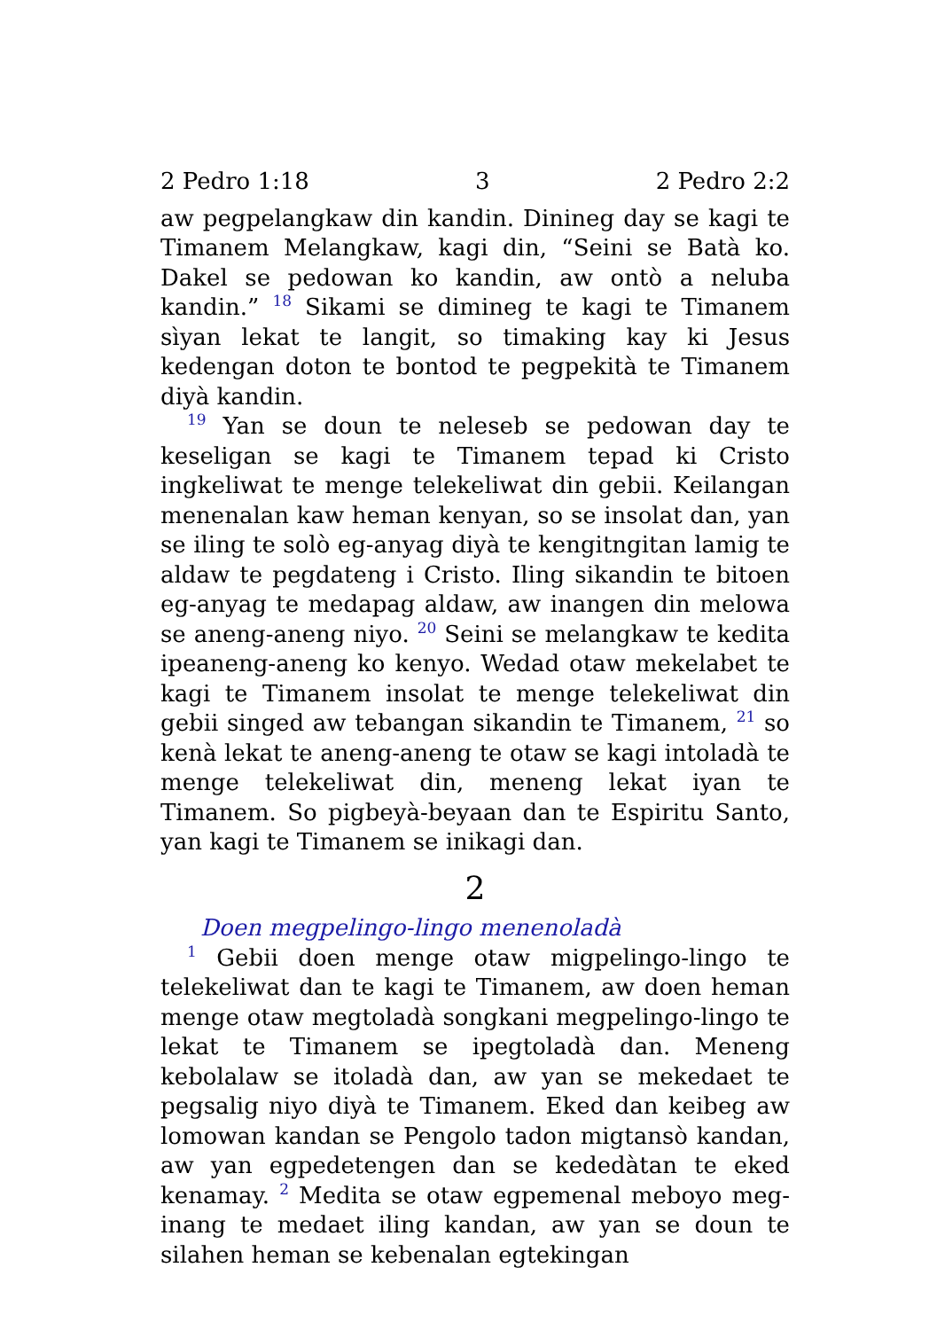2 Pedro 1:18 3 2 Pedro 2:2
aw pegpelangkaw din kandin. Dinineg day se kagi te Timanem Melangkaw, kagi din, “Seini se Batà ko. Dakel se pedowan ko kandin, aw ontò a neluba kandin.” <sup>18</sup> Sikami se dimineg te kagi te Timanem sìyan lekat te langit, so timaking kay ki Jesus kedengan doton te bontod te pegpekità te Timanem diyà kandin.
<sup>19</sup> Yan se doun te neleseb se pedowan day te keseligan se kagi te Timanem tepad ki Cristo ingkeliwat te menge telekeliwat din gebii. Keilangan menenalan kaw heman kenyan, so se insolat dan, yan se iling te solò eg-anyag diyà te kengitngitan lamig te aldaw te pegdateng i Cristo. Iling sikandin te bitoen eg-anyag te medapag aldaw, aw inangen din melowa se aneng-aneng niyo. <sup>20</sup> Seini se melangkaw te kedita ipeaneng-aneng ko kenyo. Wedad otaw mekelabet te kagi te Timanem insolat te menge telekeliwat din gebii singed aw tebangan sikandin te Timanem, <sup>21</sup> so kenà lekat te aneng-aneng te otaw se kagi intoladà te menge telekeliwat din, meneng lekat iyan te Timanem. So pigbeyà-beyaan dan te Espiritu Santo, yan kagi te Timanem se inikagi dan.
2
Doen megpelingo-lingo menenoladà
<sup>1</sup> Gebii doen menge otaw migpelingo-lingo te telekeliwat dan te kagi te Timanem, aw doen heman menge otaw megtoladà songkani megpelingo-lingo te lekat te Timanem se ipegtoladà dan. Meneng kebolalaw se itoladà dan, aw yan se mekedaet te pegsalig niyo diyà te Timanem. Eked dan keibeg aw lomowan kandan se Pengolo tadon migtansò kandan, aw yan egpedetengen dan se kededàtan te eked kenamay. <sup>2</sup> Medita se otaw egpemenal meboyo meg-inang te medaet iling kandan, aw yan se doun te silahen heman se kebenalan egtekingan